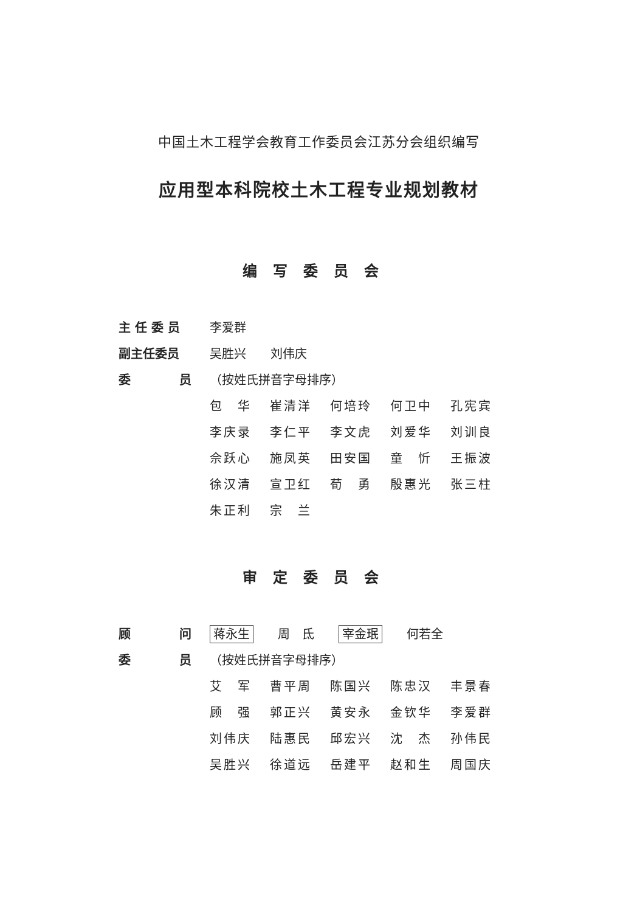中国土木工程学会教育工作委员会江苏分会组织编写
应用型本科院校土木工程专业规划教材
编写委员会
| 主 任 委 员 | 李爱群 | | | | |
| 副主任委员 | 吴胜兴 刘伟庆 | | | | |
| 委 员 | （按姓氏拼音字母排序） | | | | |
| | 包 华 | 崔清洋 | 何培玲 | 何卫中 | 孔宪宾 |
| | 李庆录 | 李仁平 | 李文虎 | 刘爱华 | 刘训良 |
| | 佘跃心 | 施凤英 | 田安国 | 童 忻 | 王振波 |
| | 徐汉清 | 宣卫红 | 荀 勇 | 殷惠光 | 张三柱 |
| | 朱正利 | 宗 兰 | | | |
审定委员会
| 顾 问 | 蒋永生 周 氐 宰金珉 何若全 | | | | |
| 委 员 | （按姓氏拼音字母排序） | | | | |
| | 艾 军 | 曹平周 | 陈国兴 | 陈忠汉 | 丰景春 |
| | 顾 强 | 郭正兴 | 黄安永 | 金钦华 | 李爱群 |
| | 刘伟庆 | 陆惠民 | 邱宏兴 | 沈 杰 | 孙伟民 |
| | 吴胜兴 | 徐道远 | 岳建平 | 赵和生 | 周国庆 |